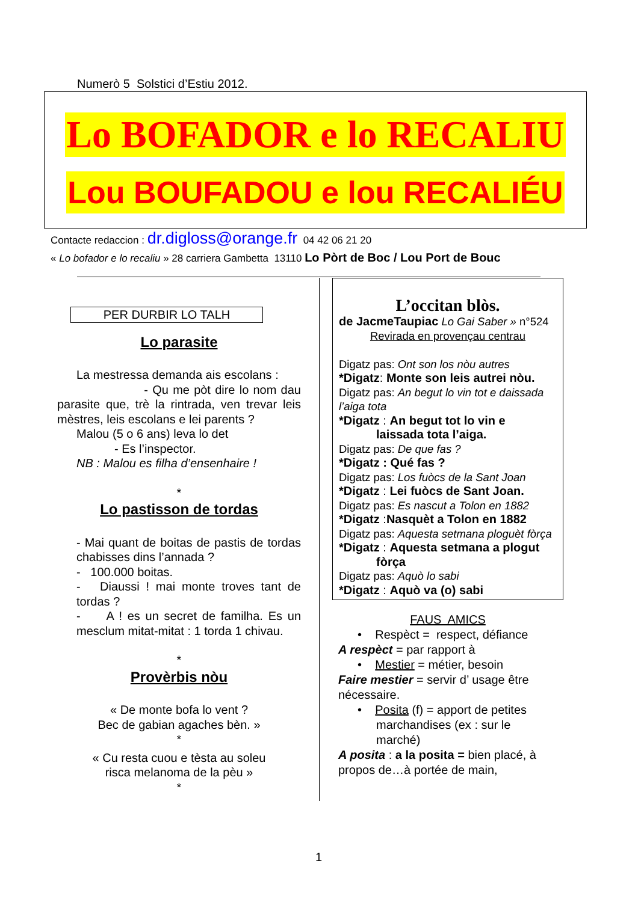Numerò 5 Solstici d’Estiu 2012.
Lo BOFADOR e lo RECALIU
Lou BOUFADOU e lou RECALIÉU
Contacte redaccion : dr.digloss@orange.fr 04 42 06 21 20
« Lo bofador e lo recaliu » 28 carriera Gambetta 13110 Lo Pòrt de Boc / Lou Port de Bouc
PER DURBIR LO TALH
Lo parasite
La mestressa demanda ais escolans :
- Qu me pòt dire lo nom dau parasite que, trè la rintrada, ven trevar leis mèstres, leis escolans e lei parents ?
Malou (5 o 6 ans) leva lo det
- Es l’inspector.
NB : Malou es filha d’ensenhaire !
*
Lo pastisson de tordas
- Mai quant de boitas de pastis de tordas chabisses dins l’annada ?
- 100.000 boitas.
- Diaussi ! mai monte troves tant de tordas ?
- A ! es un secret de familha. Es un mesclum mitat-mitat : 1 torda 1 chivau.
*
Provèrbis nòu
« De monte bofa lo vent ?
Bec de gabian agaches bèn. »
*
« Cu resta cuou e tèsta au soleu
risca melanoma de la pèu »
*
L’occitan blòs.
de JacmeTaupiac Lo Gai Saber » n°524
Revirada en provençau centrau
Digatz pas: Ont son los nòu autres
*Digatz: Monte son leis autrei nòu.
Digatz pas: An begut lo vin tot e daissada l’aiga tota
*Digatz : An begut tot lo vin e
laissada tota l’aiga.
Digatz pas: De que fas ?
*Digatz : Qué fas ?
Digatz pas: Los fuòcs de la Sant Joan
*Digatz : Lei fuòcs de Sant Joan.
Digatz pas: Es nascut a Tolon en 1882
*Digatz :Nasquèt a Tolon en 1882
Digatz pas: Aquesta setmana ploguèt fòrça
*Digatz : Aquesta setmana a plogut
fòrça
Digatz pas: Aquò lo sabi
*Digatz : Aquò va (o) sabi
FAUS AMICS
• Respèct = respect, défiance
A respèct = par rapport à
• Mestier = métier, besoin
Faire mestier = servir d’ usage être nécessaire.
• Posita (f) = apport de petites
marchandises (ex : sur le
marché)
A posita : a la posita = bien placé, à propos de…à portée de main,
1